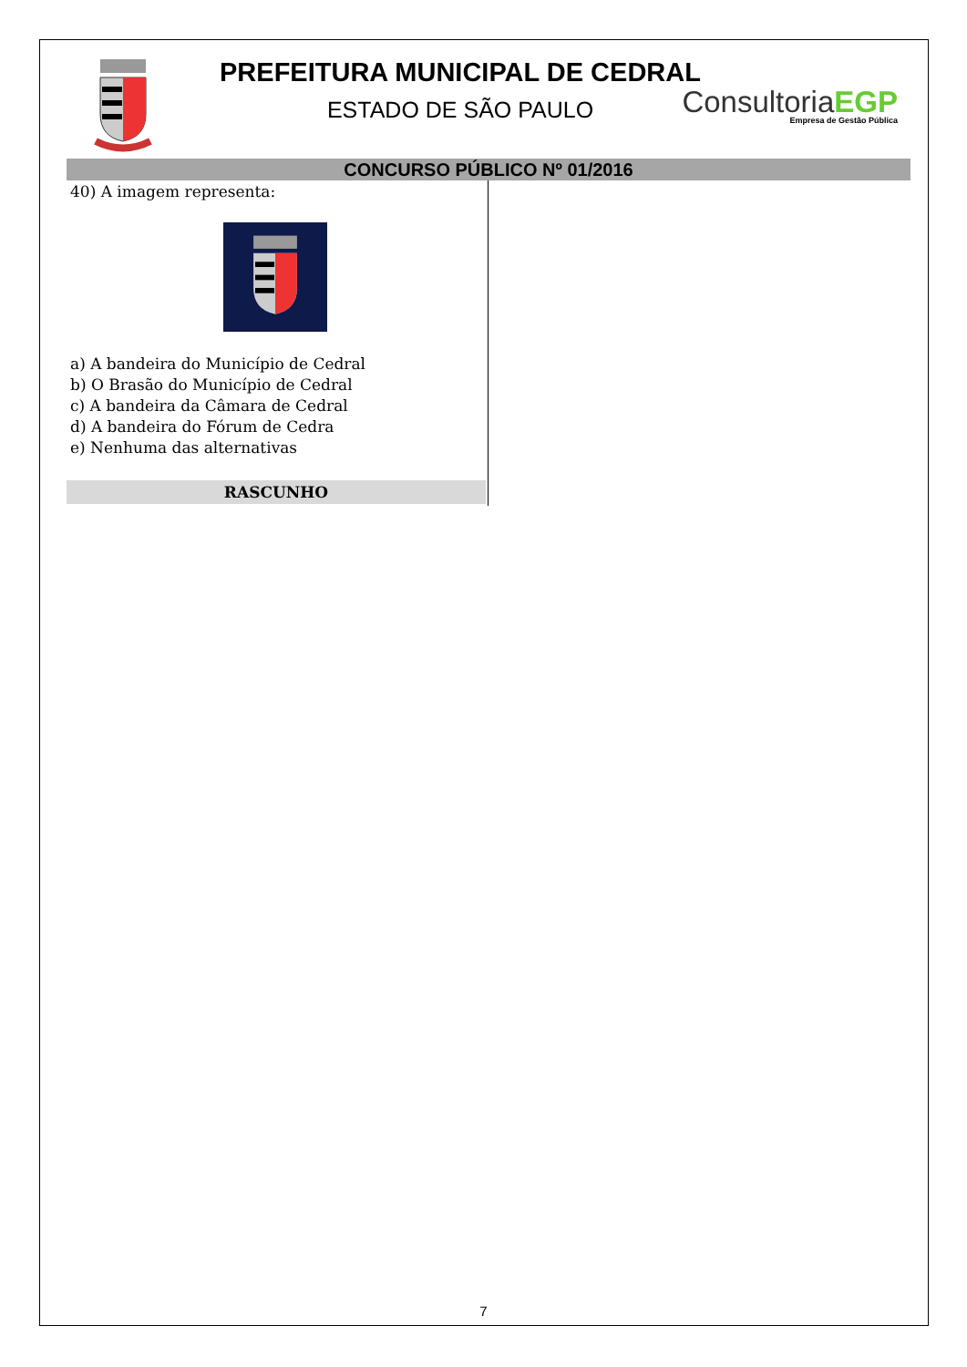PREFEITURA MUNICIPAL DE CEDRAL
ESTADO DE SÃO PAULO
Consultoria EGP
Empresa de Gestão Pública
CONCURSO PÚBLICO Nº 01/2016
40) A imagem representa:
a) A bandeira do Município de Cedral
b) O Brasão do Município de Cedral
c) A bandeira da Câmara de Cedral
d) A bandeira do Fórum de Cedra
e) Nenhuma das alternativas
RASCUNHO
7